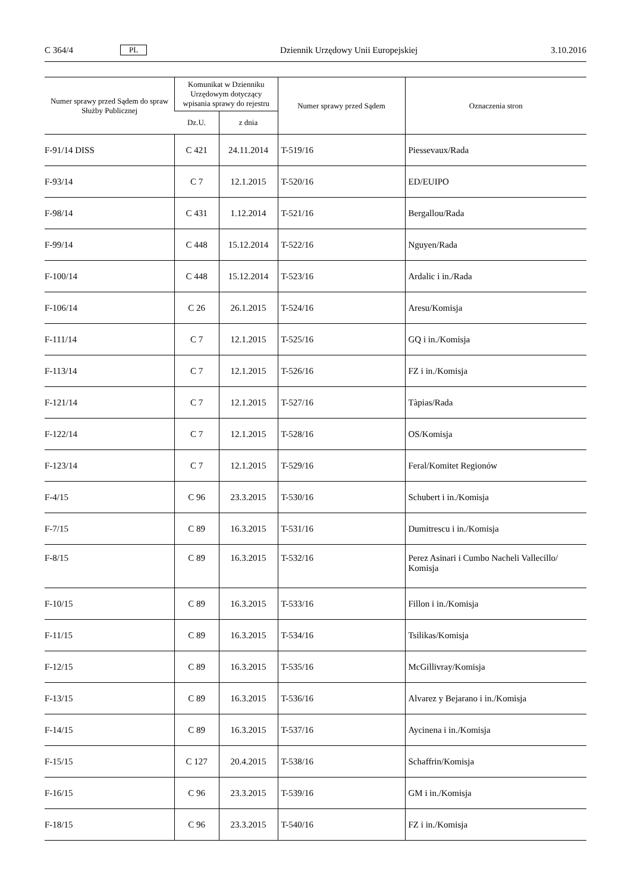C 364/4 PL Dziennik Urzędowy Unii Europejskiej 3.10.2016
| Numer sprawy przed Sądem do spraw Służby Publicznej | Komunikat w Dzienniku Urzędowym dotyczący wpisania sprawy do rejestru | | Numer sprawy przed Sądem | Oznaczenia stron |
| --- | --- | --- | --- | --- |
| | Dz.U. | z dnia | | |
| F-91/14 DISS | C 421 | 24.11.2014 | T-519/16 | Piessevaux/Rada |
| F-93/14 | C 7 | 12.1.2015 | T-520/16 | ED/EUIPO |
| F-98/14 | C 431 | 1.12.2014 | T-521/16 | Bergallou/Rada |
| F-99/14 | C 448 | 15.12.2014 | T-522/16 | Nguyen/Rada |
| F-100/14 | C 448 | 15.12.2014 | T-523/16 | Ardalic i in./Rada |
| F-106/14 | C 26 | 26.1.2015 | T-524/16 | Aresu/Komisja |
| F-111/14 | C 7 | 12.1.2015 | T-525/16 | GQ i in./Komisja |
| F-113/14 | C 7 | 12.1.2015 | T-526/16 | FZ i in./Komisja |
| F-121/14 | C 7 | 12.1.2015 | T-527/16 | Tàpias/Rada |
| F-122/14 | C 7 | 12.1.2015 | T-528/16 | OS/Komisja |
| F-123/14 | C 7 | 12.1.2015 | T-529/16 | Feral/Komitet Regionów |
| F-4/15 | C 96 | 23.3.2015 | T-530/16 | Schubert i in./Komisja |
| F-7/15 | C 89 | 16.3.2015 | T-531/16 | Dumitrescu i in./Komisja |
| F-8/15 | C 89 | 16.3.2015 | T-532/16 | Perez Asinari i Cumbo Nacheli Vallecillo/ Komisja |
| F-10/15 | C 89 | 16.3.2015 | T-533/16 | Fillon i in./Komisja |
| F-11/15 | C 89 | 16.3.2015 | T-534/16 | Tsilikas/Komisja |
| F-12/15 | C 89 | 16.3.2015 | T-535/16 | McGillivray/Komisja |
| F-13/15 | C 89 | 16.3.2015 | T-536/16 | Alvarez y Bejarano i in./Komisja |
| F-14/15 | C 89 | 16.3.2015 | T-537/16 | Aycinena i in./Komisja |
| F-15/15 | C 127 | 20.4.2015 | T-538/16 | Schaffrin/Komisja |
| F-16/15 | C 96 | 23.3.2015 | T-539/16 | GM i in./Komisja |
| F-18/15 | C 96 | 23.3.2015 | T-540/16 | FZ i in./Komisja |